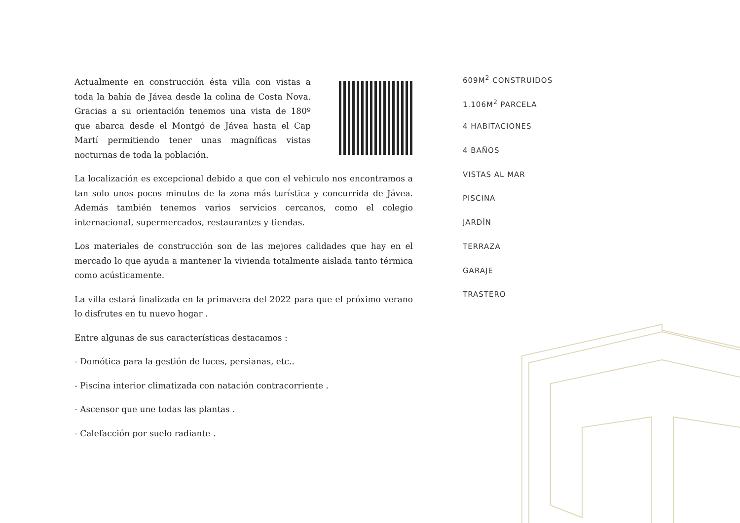Actualmente en construcción ésta villa con vistas a toda la bahía de Jávea desde la colina de Costa Nova. Gracias a su orientación tenemos una vista de 180º que abarca desde el Montgó de Jávea hasta el Cap Martí permitiendo tener unas magníficas vistas nocturnas de toda la población.
La localización es excepcional debido a que con el vehiculo nos encontramos a tan solo unos pocos minutos de la zona más turística y concurrida de Jávea. Además también tenemos varios servicios cercanos, como el colegio internacional, supermercados, restaurantes y tiendas.
Los materiales de construcción son de las mejores calidades que hay en el mercado lo que ayuda a mantener la vivienda totalmente aislada tanto térmica como acústicamente.
La villa estará finalizada en la primavera del 2022 para que el próximo verano lo disfrutes en tu nuevo hogar .
Entre algunas de sus características destacamos :
- Domótica para la gestión de luces, persianas, etc..
- Piscina interior climatizada con natación contracorriente .
- Ascensor que une todas las plantas .
- Calefacción por suelo radiante .
609M<sup>2</sup> CONSTRUIDOS
1.106M<sup>2</sup> PARCELA
4 HABITACIONES
4 BAÑOS
VISTAS AL MAR
PISCINA
JARDÍN
TERRAZA
GARAJE
TRASTERO